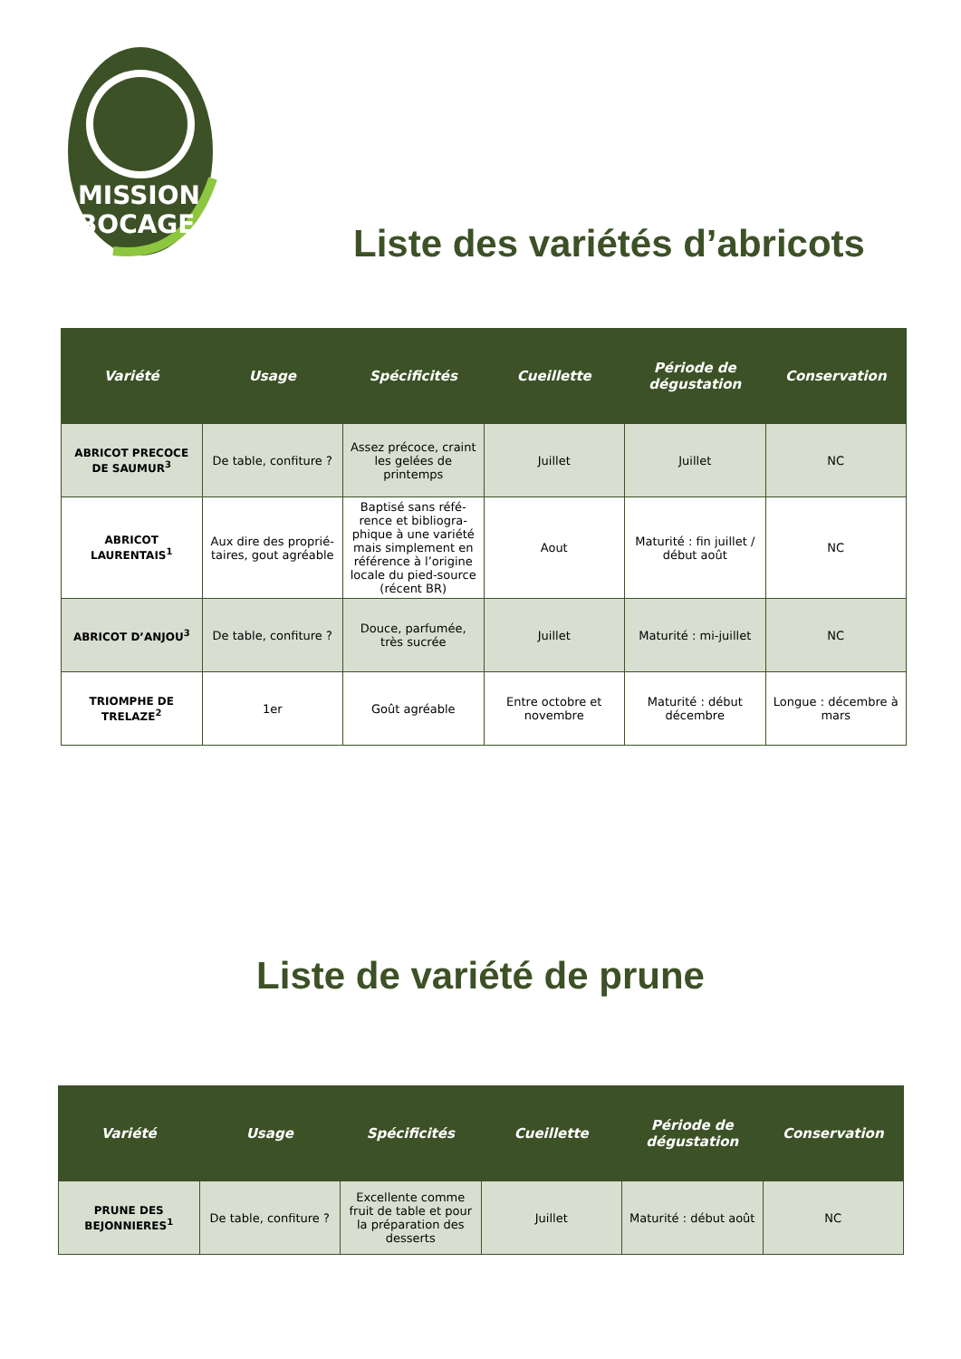MISSION
BOCAGE
Liste des variétés d’abricots
| Variété | Usage | Spécificités | Cueillette | Période de dégustation | Conservation |
| --- | --- | --- | --- | --- | --- |
| ABRICOT PRECOCE DE SAUMUR<sup>3</sup> | De table, confiture ? | Assez précoce, craint les gelées de printemps | Juillet | Juillet | NC |
| ABRICOT LAURENTAIS<sup>1</sup> | Aux dire des proprié-taires, gout agréable | Baptisé sans réfé-rence et bibliogra-phique à une variété mais simplement en référence à l’origine locale du pied-source (récent BR) | Aout | Maturité : fin juillet / début août | NC |
| ABRICOT D’ANJOU<sup>3</sup> | De table, confiture ? | Douce, parfumée, très sucrée | Juillet | Maturité : mi-juillet | NC |
| TRIOMPHE DE TRELAZE<sup>2</sup> | 1er | Goût agréable | Entre octobre et novembre | Maturité : début décembre | Longue : décembre à mars |
Liste de variété de prune
| Variété | Usage | Spécificités | Cueillette | Période de dégustation | Conservation |
| --- | --- | --- | --- | --- | --- |
| PRUNE DES BEJONNIERES<sup>1</sup> | De table, confiture ? | Excellente comme fruit de table et pour la préparation des desserts | Juillet | Maturité : début août | NC |